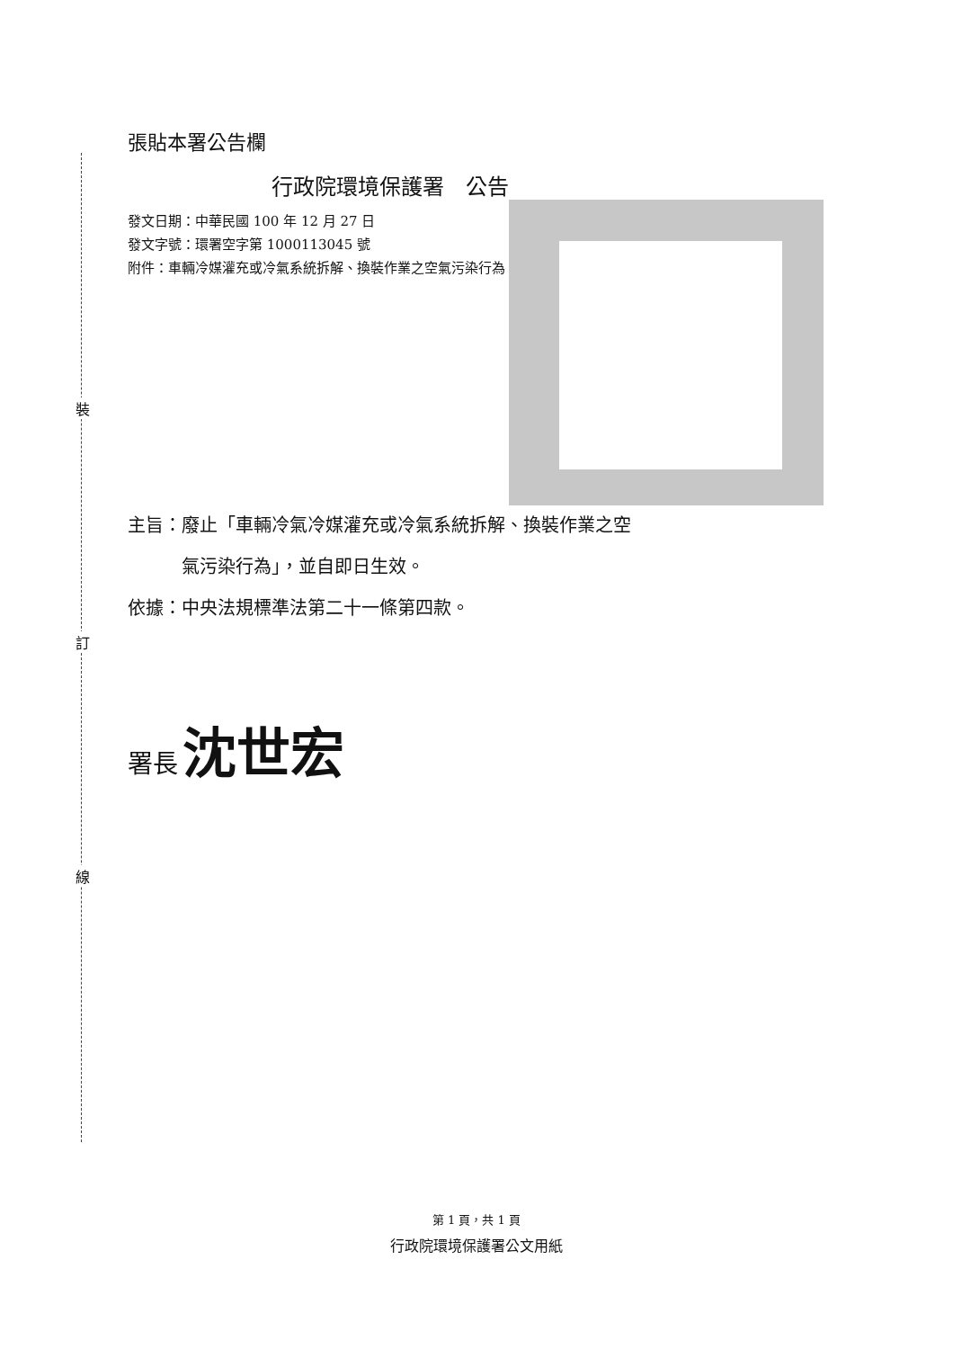裝
訂
線
張貼本署公告欄
行政院環境保護署　公告
發文日期：中華民國 100 年 12 月 27 日
發文字號：環署空字第 1000113045 號
附件：車輛冷媒灌充或冷氣系統拆解、換裝作業之空氣污染行為
主旨：廢止「車輛冷氣冷媒灌充或冷氣系統拆解、換裝作業之空
　　　氣污染行為」，並自即日生效。
依據：中央法規標準法第二十一條第四款。
署長 沈世宏
第 1 頁，共 1 頁
行政院環境保護署公文用紙